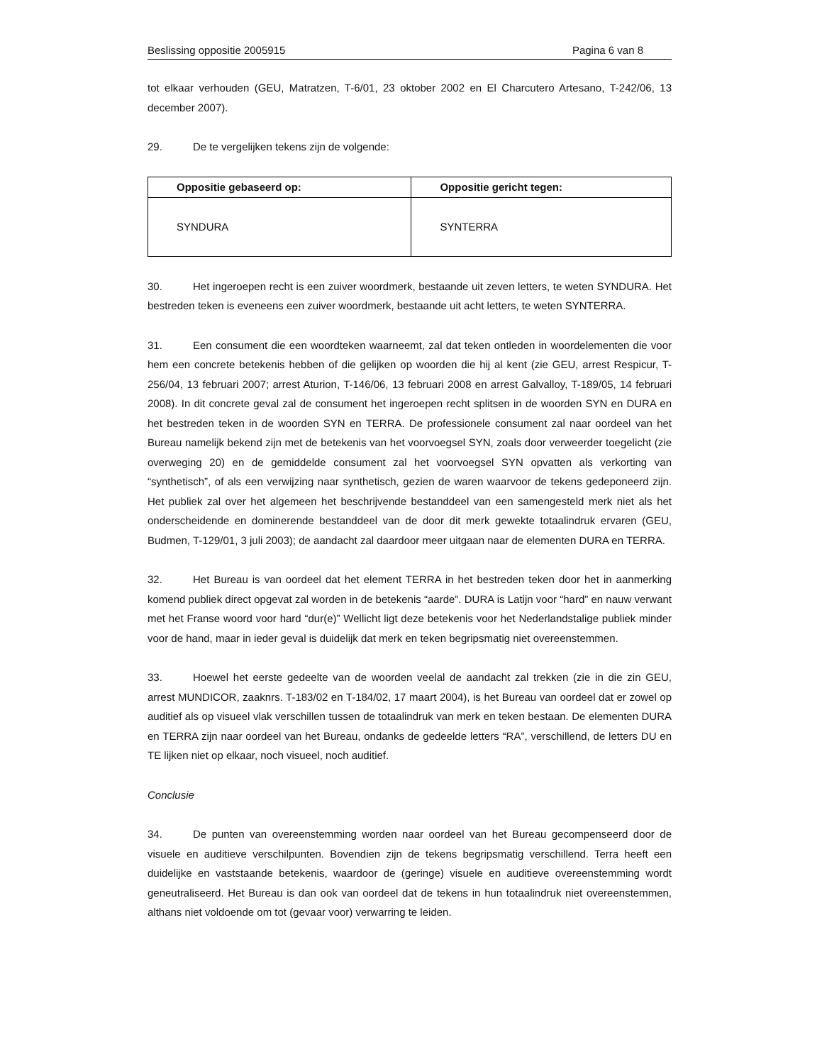Beslissing oppositie 2005915 Pagina 6 van 8
tot elkaar verhouden (GEU, Matratzen, T-6/01, 23 oktober 2002 en El Charcutero Artesano, T-242/06, 13 december 2007).
29. De te vergelijken tekens zijn de volgende:
| Oppositie gebaseerd op: | Oppositie gericht tegen: |
| --- | --- |
| SYNDURA | SYNTERRA |
30. Het ingeroepen recht is een zuiver woordmerk, bestaande uit zeven letters, te weten SYNDURA. Het bestreden teken is eveneens een zuiver woordmerk, bestaande uit acht letters, te weten SYNTERRA.
31. Een consument die een woordteken waarneemt, zal dat teken ontleden in woordelementen die voor hem een concrete betekenis hebben of die gelijken op woorden die hij al kent (zie GEU, arrest Respicur, T-256/04, 13 februari 2007; arrest Aturion, T-146/06, 13 februari 2008 en arrest Galvalloy, T-189/05, 14 februari 2008). In dit concrete geval zal de consument het ingeroepen recht splitsen in de woorden SYN en DURA en het bestreden teken in de woorden SYN en TERRA. De professionele consument zal naar oordeel van het Bureau namelijk bekend zijn met de betekenis van het voorvoegsel SYN, zoals door verweerder toegelicht (zie overweging 20) en de gemiddelde consument zal het voorvoegsel SYN opvatten als verkorting van “synthetisch”, of als een verwijzing naar synthetisch, gezien de waren waarvoor de tekens gedeponeerd zijn. Het publiek zal over het algemeen het beschrijvende bestanddeel van een samengesteld merk niet als het onderscheidende en dominerende bestanddeel van de door dit merk gewekte totaalindruk ervaren (GEU, Budmen, T-129/01, 3 juli 2003); de aandacht zal daardoor meer uitgaan naar de elementen DURA en TERRA.
32. Het Bureau is van oordeel dat het element TERRA in het bestreden teken door het in aanmerking komend publiek direct opgevat zal worden in de betekenis “aarde”. DURA is Latijn voor “hard” en nauw verwant met het Franse woord voor hard “dur(e)” Wellicht ligt deze betekenis voor het Nederlandstalige publiek minder voor de hand, maar in ieder geval is duidelijk dat merk en teken begripsmatig niet overeenstemmen.
33. Hoewel het eerste gedeelte van de woorden veelal de aandacht zal trekken (zie in die zin GEU, arrest MUNDICOR, zaaknrs. T-183/02 en T-184/02, 17 maart 2004), is het Bureau van oordeel dat er zowel op auditief als op visueel vlak verschillen tussen de totaalindruk van merk en teken bestaan. De elementen DURA en TERRA zijn naar oordeel van het Bureau, ondanks de gedeelde letters “RA”, verschillend, de letters DU en TE lijken niet op elkaar, noch visueel, noch auditief.
Conclusie
34. De punten van overeenstemming worden naar oordeel van het Bureau gecompenseerd door de visuele en auditieve verschilpunten. Bovendien zijn de tekens begripsmatig verschillend. Terra heeft een duidelijke en vaststaande betekenis, waardoor de (geringe) visuele en auditieve overeenstemming wordt geneutraliseerd. Het Bureau is dan ook van oordeel dat de tekens in hun totaalindruk niet overeenstemmen, althans niet voldoende om tot (gevaar voor) verwarring te leiden.